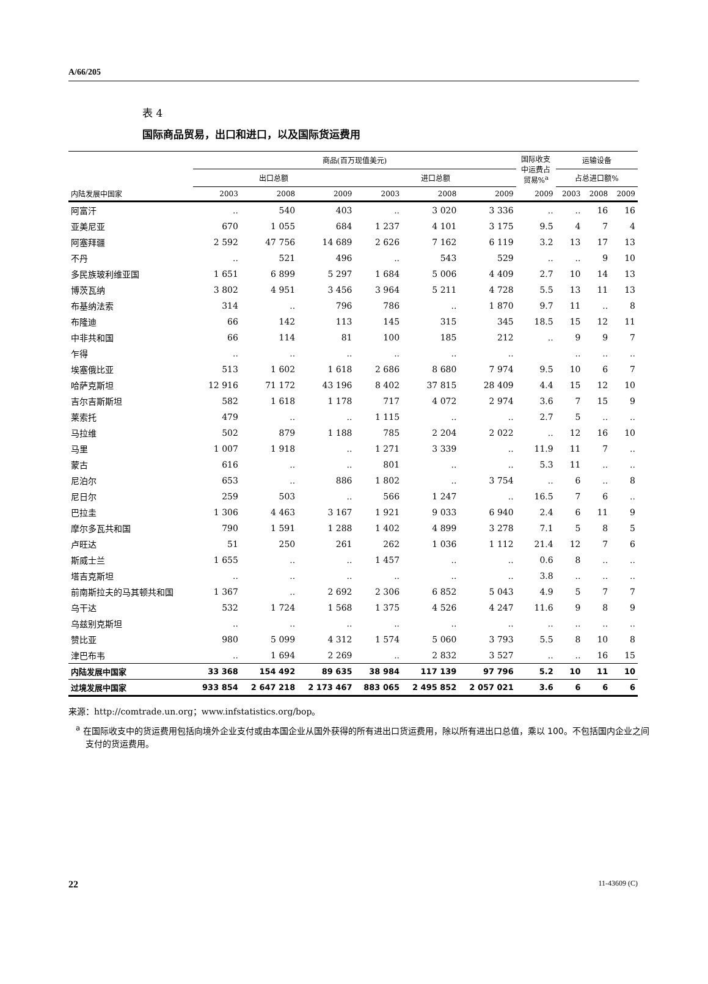A/66/205
表 4
国际商品贸易，出口和进口，以及国际货运费用
| | 商品(百万现值美元) | | | | | | 国际收支 中运费占 贸易%<sup>a</sup> | 运输设备 | | |
| --- | --- | --- | --- | --- | --- | --- | --- | --- | --- | --- |
| | 出口总额 | | | 进口总额 | | | | 占总进口额% | | |
| 内陆发展中国家 | 2003 | 2008 | 2009 | 2003 | 2008 | 2009 | 2009 | 2003 | 2008 | 2009 |
| 阿富汗 | .. | 540 | 403 | .. | 3 020 | 3 336 | .. | .. | 16 | 16 |
| 亚美尼亚 | 670 | 1 055 | 684 | 1 237 | 4 101 | 3 175 | 9.5 | 4 | 7 | 4 |
| 阿塞拜疆 | 2 592 | 47 756 | 14 689 | 2 626 | 7 162 | 6 119 | 3.2 | 13 | 17 | 13 |
| 不丹 | .. | 521 | 496 | .. | 543 | 529 | .. | .. | 9 | 10 |
| 多民族玻利维亚国 | 1 651 | 6 899 | 5 297 | 1 684 | 5 006 | 4 409 | 2.7 | 10 | 14 | 13 |
| 博茨瓦纳 | 3 802 | 4 951 | 3 456 | 3 964 | 5 211 | 4 728 | 5.5 | 13 | 11 | 13 |
| 布基纳法索 | 314 | .. | 796 | 786 | .. | 1 870 | 9.7 | 11 | .. | 8 |
| 布隆迪 | 66 | 142 | 113 | 145 | 315 | 345 | 18.5 | 15 | 12 | 11 |
| 中非共和国 | 66 | 114 | 81 | 100 | 185 | 212 | .. | 9 | 9 | 7 |
| 乍得 | .. | .. | .. | .. | .. | .. | | .. | .. | .. |
| 埃塞俄比亚 | 513 | 1 602 | 1 618 | 2 686 | 8 680 | 7 974 | 9.5 | 10 | 6 | 7 |
| 哈萨克斯坦 | 12 916 | 71 172 | 43 196 | 8 402 | 37 815 | 28 409 | 4.4 | 15 | 12 | 10 |
| 吉尔吉斯斯坦 | 582 | 1 618 | 1 178 | 717 | 4 072 | 2 974 | 3.6 | 7 | 15 | 9 |
| 莱索托 | 479 | .. | .. | 1 115 | .. | .. | 2.7 | 5 | .. | .. |
| 马拉维 | 502 | 879 | 1 188 | 785 | 2 204 | 2 022 | .. | 12 | 16 | 10 |
| 马里 | 1 007 | 1 918 | .. | 1 271 | 3 339 | .. | 11.9 | 11 | 7 | .. |
| 蒙古 | 616 | .. | .. | 801 | .. | .. | 5.3 | 11 | .. | .. |
| 尼泊尔 | 653 | .. | 886 | 1 802 | .. | 3 754 | .. | 6 | .. | 8 |
| 尼日尔 | 259 | 503 | .. | 566 | 1 247 | .. | 16.5 | 7 | 6 | .. |
| 巴拉圭 | 1 306 | 4 463 | 3 167 | 1 921 | 9 033 | 6 940 | 2.4 | 6 | 11 | 9 |
| 摩尔多瓦共和国 | 790 | 1 591 | 1 288 | 1 402 | 4 899 | 3 278 | 7.1 | 5 | 8 | 5 |
| 卢旺达 | 51 | 250 | 261 | 262 | 1 036 | 1 112 | 21.4 | 12 | 7 | 6 |
| 斯威士兰 | 1 655 | .. | .. | 1 457 | .. | .. | 0.6 | 8 | .. | .. |
| 塔吉克斯坦 | .. | .. | .. | .. | .. | .. | 3.8 | .. | .. | .. |
| 前南斯拉夫的马其顿共和国 | 1 367 | .. | 2 692 | 2 306 | 6 852 | 5 043 | 4.9 | 5 | 7 | 7 |
| 乌干达 | 532 | 1 724 | 1 568 | 1 375 | 4 526 | 4 247 | 11.6 | 9 | 8 | 9 |
| 乌兹别克斯坦 | .. | .. | .. | .. | .. | .. | .. | .. | .. | .. |
| 赞比亚 | 980 | 5 099 | 4 312 | 1 574 | 5 060 | 3 793 | 5.5 | 8 | 10 | 8 |
| 津巴布韦 | .. | 1 694 | 2 269 | .. | 2 832 | 3 527 | .. | .. | 16 | 15 |
| 内陆发展中国家 | 33 368 | 154 492 | 89 635 | 38 984 | 117 139 | 97 796 | 5.2 | 10 | 11 | 10 |
| 过境发展中国家 | 933 854 | 2 647 218 | 2 173 467 | 883 065 | 2 495 852 | 2 057 021 | 3.6 | 6 | 6 | 6 |
来源：http://comtrade.un.org；www.infstatistics.org/bop。
<sup>a</sup> 在国际收支中的货运费用包括向境外企业支付或由本国企业从国外获得的所有进出口货运费用，除以所有进出口总值，乘以 100。不包括国内企业之间支付的货运费用。
22 11-43609 (C)